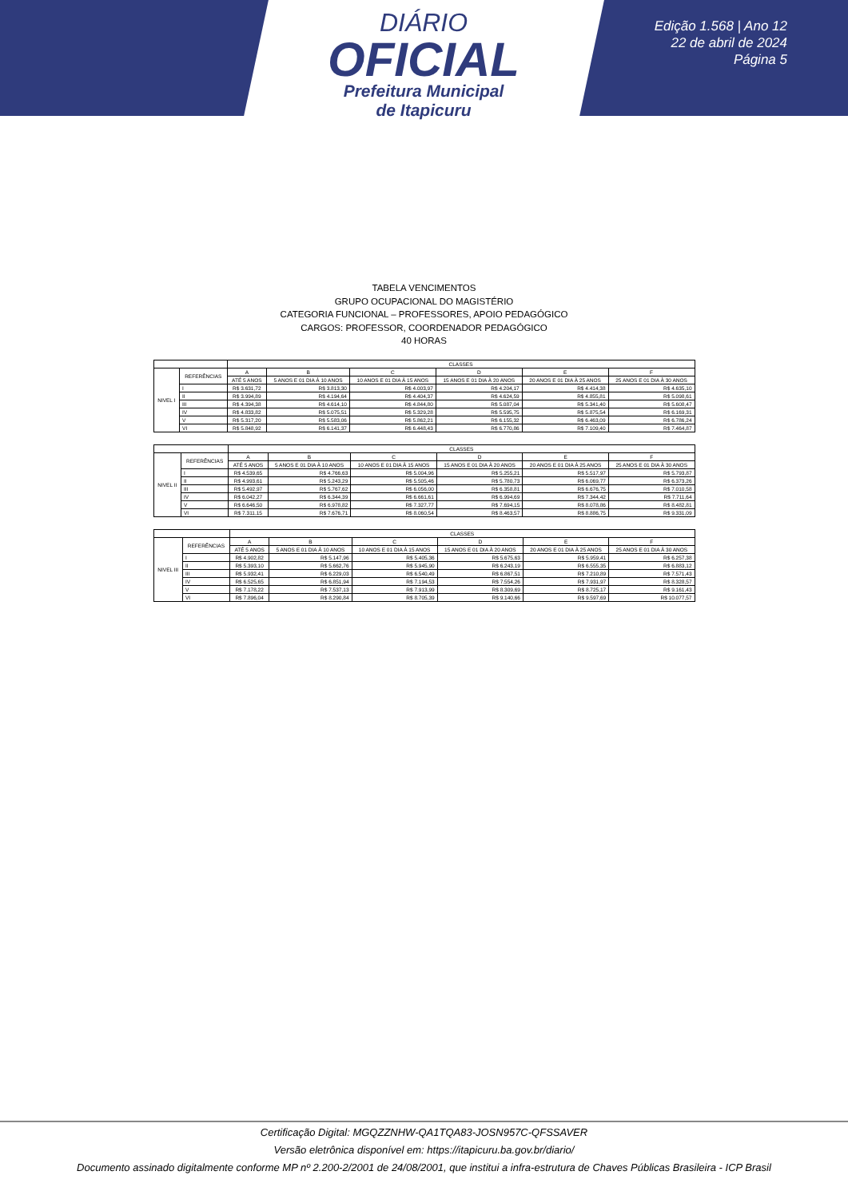DIÁRIO
OFICIAL
Prefeitura Municipal
de Itapicuru
Edição 1.568 | Ano 12
22 de abril de 2024
Página 5
TABELA VENCIMENTOS
GRUPO OCUPACIONAL DO MAGISTÉRIO
CATEGORIA FUNCIONAL – PROFESSORES, APOIO PEDAGÓGICO
CARGOS: PROFESSOR, COORDENADOR PEDAGÓGICO
40 HORAS
| | | CLASSES | | | | | |
| --- | --- | --- | --- | --- | --- | --- | --- |
| NIVEL I | REFERÊNCIAS | A | B | C | D | E | F |
| | | ATÉ 5 ANOS | 5 ANOS E 01 DIA À 10 ANOS | 10 ANOS E 01 DIA À 15 ANOS | 15 ANOS E 01 DIA À 20 ANOS | 20 ANOS E 01 DIA À 25 ANOS | 25 ANOS E 01 DIA À 30 ANOS |
| | I | R$ 3.631,72 | R$ 3.813,30 | R$ 4.003,97 | R$ 4.204,17 | R$ 4.414,38 | R$ 4.635,10 |
| | II | R$ 3.994,89 | R$ 4.194,64 | R$ 4.404,37 | R$ 4.624,59 | R$ 4.855,81 | R$ 5.098,61 |
| | III | R$ 4.394,38 | R$ 4.614,10 | R$ 4.844,80 | R$ 5.087,04 | R$ 5.341,40 | R$ 5.608,47 |
| | IV | R$ 4.833,82 | R$ 5.075,51 | R$ 5.329,28 | R$ 5.595,75 | R$ 5.875,54 | R$ 6.169,31 |
| | V | R$ 5.317,20 | R$ 5.583,06 | R$ 5.862,21 | R$ 6.155,32 | R$ 6.463,09 | R$ 6.786,24 |
| | VI | R$ 5.848,92 | R$ 6.141,37 | R$ 6.448,43 | R$ 6.770,86 | R$ 7.109,40 | R$ 7.464,87 |
| | | CLASSES | | | | | |
| --- | --- | --- | --- | --- | --- | --- | --- |
| NIVEL II | REFERÊNCIAS | A | B | C | D | E | F |
| | | ATÉ 5 ANOS | 5 ANOS E 01 DIA À 10 ANOS | 10 ANOS E 01 DIA À 15 ANOS | 15 ANOS E 01 DIA À 20 ANOS | 20 ANOS E 01 DIA À 25 ANOS | 25 ANOS E 01 DIA À 30 ANOS |
| | I | R$ 4.539,65 | R$ 4.766,63 | R$ 5.004,96 | R$ 5.255,21 | R$ 5.517,97 | R$ 5.793,87 |
| | II | R$ 4.993,61 | R$ 5.243,29 | R$ 5.505,46 | R$ 5.780,73 | R$ 6.069,77 | R$ 6.373,26 |
| | III | R$ 5.492,97 | R$ 5.767,62 | R$ 6.056,00 | R$ 6.358,81 | R$ 6.676,75 | R$ 7.010,58 |
| | IV | R$ 6.042,27 | R$ 6.344,39 | R$ 6.661,61 | R$ 6.994,69 | R$ 7.344,42 | R$ 7.711,64 |
| | V | R$ 6.646,50 | R$ 6.978,82 | R$ 7.327,77 | R$ 7.694,15 | R$ 8.078,86 | R$ 8.482,81 |
| | VI | R$ 7.311,15 | R$ 7.676,71 | R$ 8.060,54 | R$ 8.463,57 | R$ 8.886,75 | R$ 9.331,09 |
| | | CLASSES | | | | | |
| --- | --- | --- | --- | --- | --- | --- | --- |
| NIVEL III | REFERÊNCIAS | A | B | C | D | E | F |
| | | ATÉ 5 ANOS | 5 ANOS E 01 DIA À 10 ANOS | 10 ANOS E 01 DIA À 15 ANOS | 15 ANOS E 01 DIA À 20 ANOS | 20 ANOS E 01 DIA À 25 ANOS | 25 ANOS E 01 DIA À 30 ANOS |
| | I | R$ 4.902,82 | R$ 5.147,96 | R$ 5.405,36 | R$ 5.675,63 | R$ 5.959,41 | R$ 6.257,38 |
| | II | R$ 5.393,10 | R$ 5.662,76 | R$ 5.945,90 | R$ 6.243,19 | R$ 6.555,35 | R$ 6.883,12 |
| | III | R$ 5.932,41 | R$ 6.229,03 | R$ 6.540,49 | R$ 6.867,51 | R$ 7.210,89 | R$ 7.571,43 |
| | IV | R$ 6.525,65 | R$ 6.851,94 | R$ 7.194,53 | R$ 7.554,26 | R$ 7.931,97 | R$ 8.328,57 |
| | V | R$ 7.178,22 | R$ 7.537,13 | R$ 7.913,99 | R$ 8.309,69 | R$ 8.725,17 | R$ 9.161,43 |
| | VI | R$ 7.896,04 | R$ 8.290,84 | R$ 8.705,39 | R$ 9.140,66 | R$ 9.597,69 | R$ 10.077,57 |
Certificação Digital: MGQZZNHW-QA1TQA83-JOSN957C-QFSSAVER
Versão eletrônica disponível em: https://itapicuru.ba.gov.br/diario/
Documento assinado digitalmente conforme MP nº 2.200-2/2001 de 24/08/2001, que institui a infra-estrutura de Chaves Públicas Brasileira - ICP Brasil